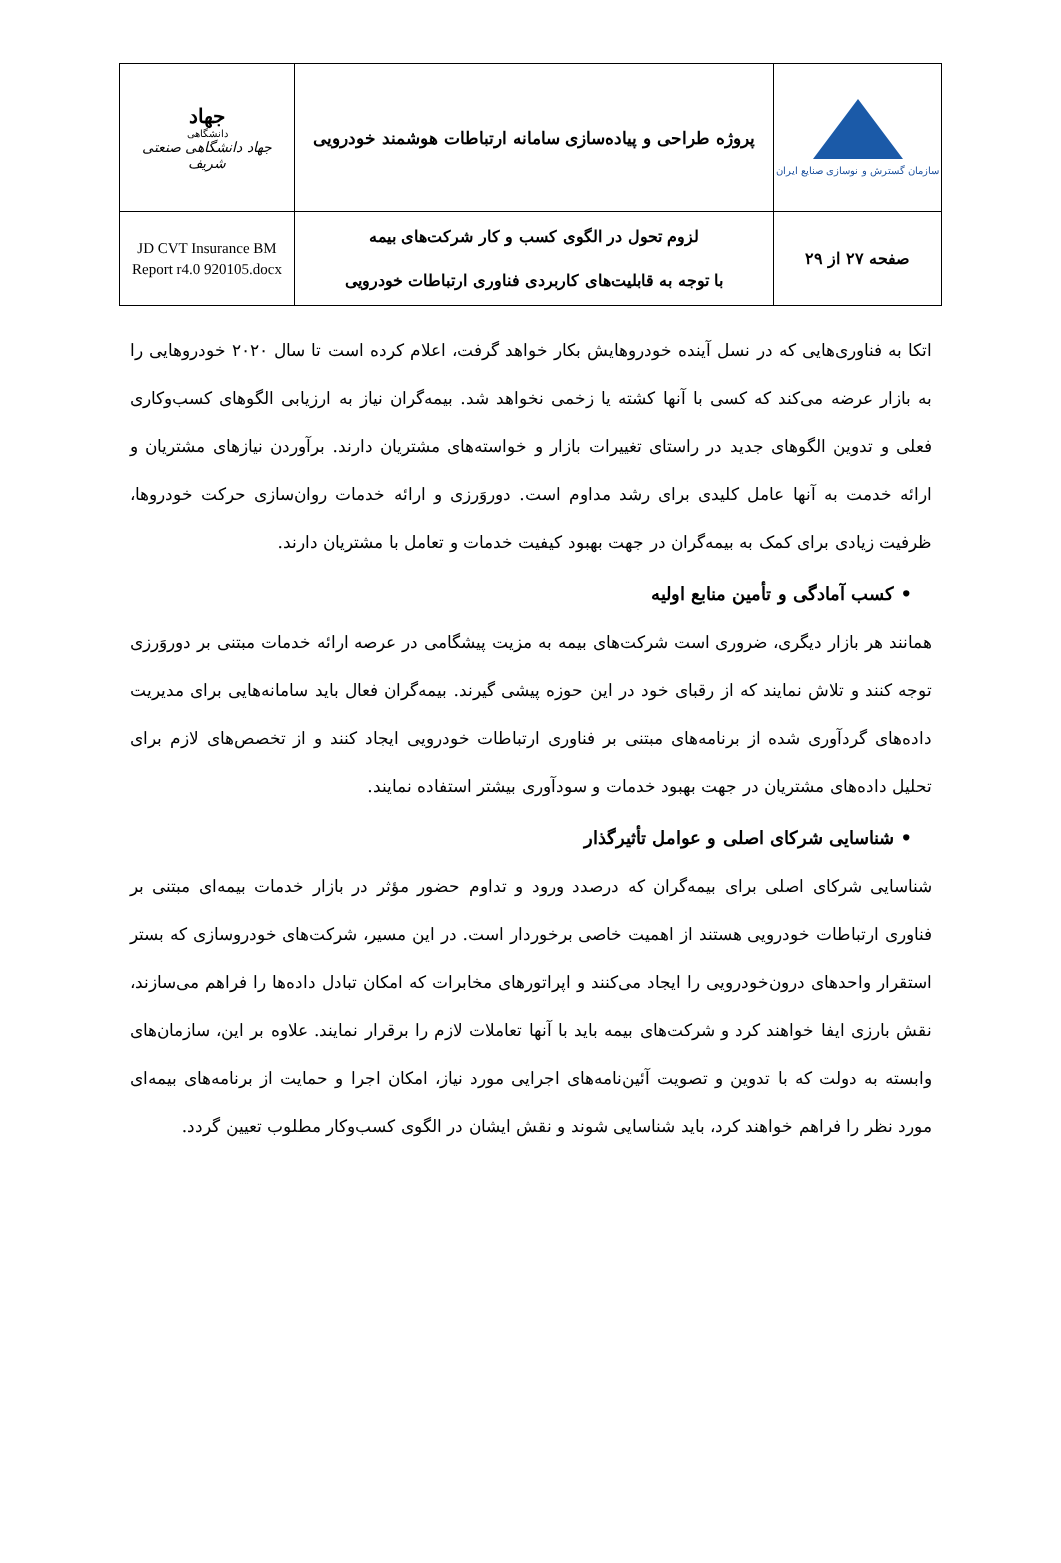| سازمان گسترش و نوسازی صنایع ایران | پروژه طراحی و پیاده‌سازی سامانه ارتباطات هوشمند خودرویی | جهاد دانشگاهی جهاد دانشگاهی صنعتی شریف |
| صفحه ۲۷ از ۲۹ | لزوم تحول در الگوی کسب و کار شرکت‌های بیمه با توجه به قابلیت‌های کاربردی فناوری ارتباطات خودرویی | JD CVT Insurance BM Report r4.0 920105.docx |
اتکا به فناوری‌هایی که در نسل آینده خودروهایش بکار خواهد گرفت، اعلام کرده است تا سال ۲۰۲۰ خودروهایی را به بازار عرضه می‌کند که کسی با آنها کشته یا زخمی نخواهد شد. بیمه‌گران نیاز به ارزیابی الگوهای کسب‌وکاری فعلی و تدوین الگوهای جدید در راستای تغییرات بازار و خواسته‌های مشتریان دارند. برآوردن نیازهای مشتریان و ارائه خدمت به آنها عامل کلیدی برای رشد مداوم است. دوروَرزی و ارائه خدمات روان‌سازی حرکت خودروها، ظرفیت زیادی برای کمک به بیمه‌گران در جهت بهبود کیفیت خدمات و تعامل با مشتریان دارند.
• کسب آمادگی و تأمین منابع اولیه
همانند هر بازار دیگری، ضروری است شرکت‌های بیمه به مزیت پیشگامی در عرصه ارائه خدمات مبتنی بر دوروَرزی توجه کنند و تلاش نمایند که از رقبای خود در این حوزه پیشی گیرند. بیمه‌گران فعال باید سامانه‌هایی برای مدیریت داده‌های گردآوری شده از برنامه‌های مبتنی بر فناوری ارتباطات خودرویی ایجاد کنند و از تخصص‌های لازم برای تحلیل داده‌های مشتریان در جهت بهبود خدمات و سودآوری بیشتر استفاده نمایند.
• شناسایی شرکای اصلی و عوامل تأثیرگذار
شناسایی شرکای اصلی برای بیمه‌گران که درصدد ورود و تداوم حضور مؤثر در بازار خدمات بیمه‌ای مبتنی بر فناوری ارتباطات خودرویی هستند از اهمیت خاصی برخوردار است. در این مسیر، شرکت‌های خودروسازی که بستر استقرار واحدهای درون‌خودرویی را ایجاد می‌کنند و اپراتورهای مخابرات که امکان تبادل داده‌ها را فراهم می‌سازند، نقش بارزی ایفا خواهند کرد و شرکت‌های بیمه باید با آنها تعاملات لازم را برقرار نمایند. علاوه بر این، سازمان‌های وابسته به دولت که با تدوین و تصویت آئین‌نامه‌های اجرایی مورد نیاز، امکان اجرا و حمایت از برنامه‌های بیمه‌ای مورد نظر را فراهم خواهند کرد، باید شناسایی شوند و نقش ایشان در الگوی کسب‌وکار مطلوب تعیین گردد.